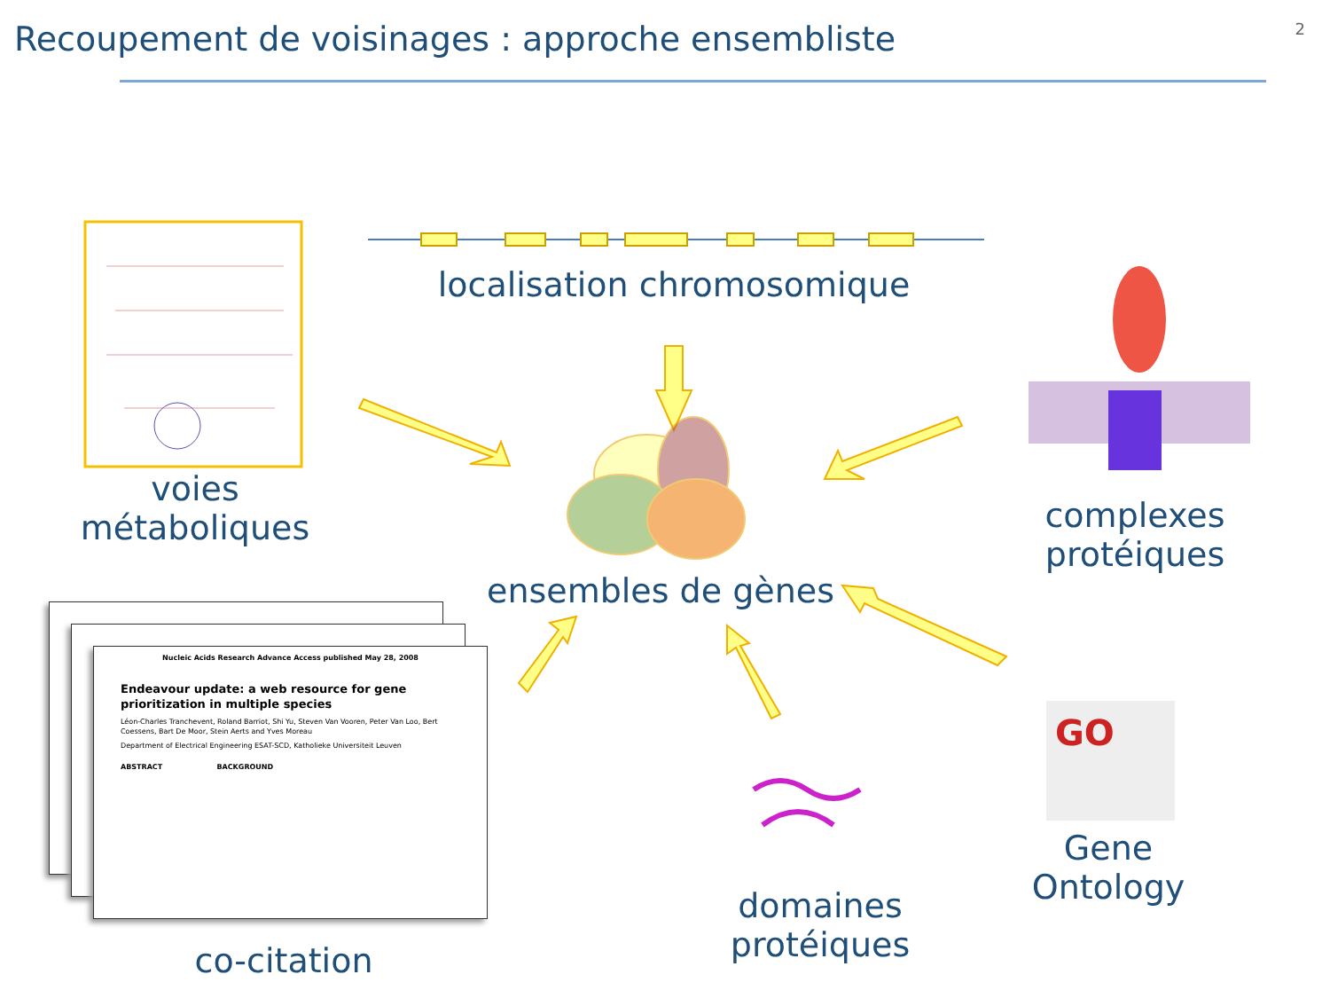Recoupement de voisinages : approche ensembliste
2
GO
voies
métaboliques
localisation chromosomique
complexes
protéiques
ensembles de gènes
domaines
protéiques
Gene
Ontology
co-citation
Nucleic Acids Research Advance Access published May 28, 2008
Endeavour update: a web resource for gene prioritization in multiple species
Léon-Charles Tranchevent, Roland Barriot, Shi Yu, Steven Van Vooren, Peter Van Loo, Bert Coessens, Bart De Moor, Stein Aerts and Yves Moreau
Department of Electrical Engineering ESAT-SCD, Katholieke Universiteit Leuven
ABSTRACT BACKGROUND